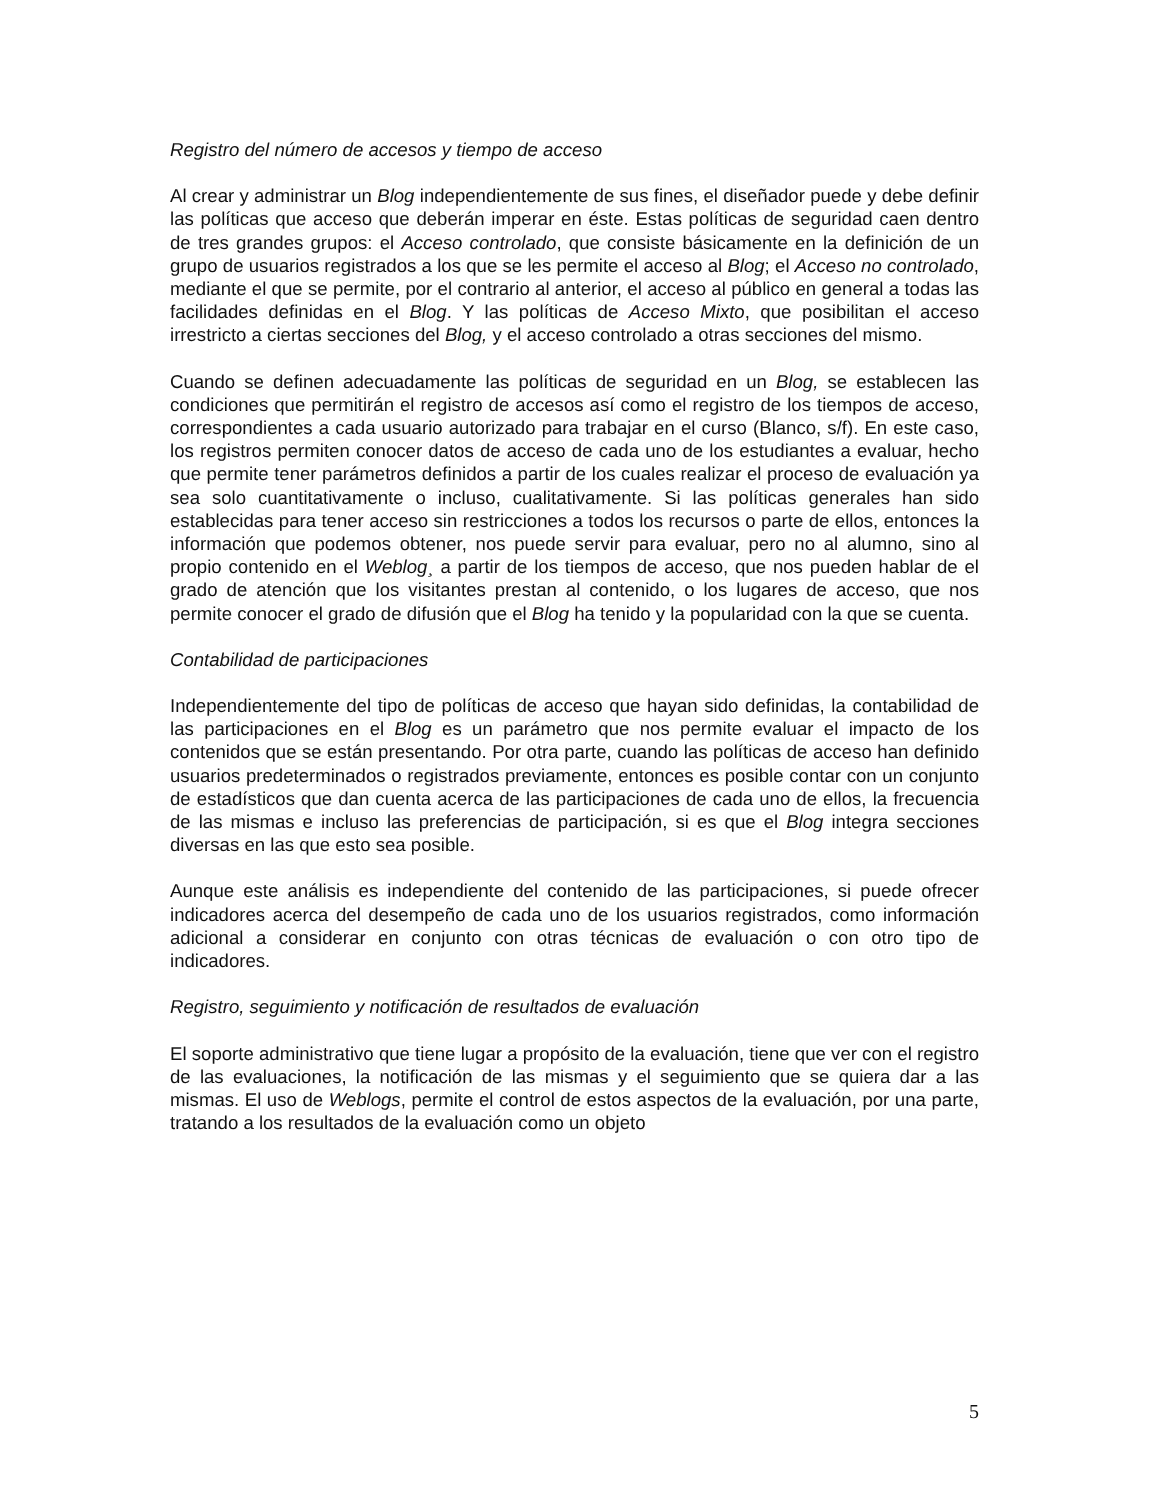Registro del número de accesos y tiempo de acceso
Al crear y administrar un Blog independientemente de sus fines, el diseñador puede y debe definir las políticas que acceso que deberán imperar en éste. Estas políticas de seguridad caen dentro de tres grandes grupos: el Acceso controlado, que consiste básicamente en la definición de un grupo de usuarios registrados a los que se les permite el acceso al Blog; el Acceso no controlado, mediante el que se permite, por el contrario al anterior, el acceso al público en general a todas las facilidades definidas en el Blog. Y las políticas de Acceso Mixto, que posibilitan el acceso irrestricto a ciertas secciones del Blog, y el acceso controlado a otras secciones del mismo.
Cuando se definen adecuadamente las políticas de seguridad en un Blog, se establecen las condiciones que permitirán el registro de accesos así como el registro de los tiempos de acceso, correspondientes a cada usuario autorizado para trabajar en el curso (Blanco, s/f). En este caso, los registros permiten conocer datos de acceso de cada uno de los estudiantes a evaluar, hecho que permite tener parámetros definidos a partir de los cuales realizar el proceso de evaluación ya sea solo cuantitativamente o incluso, cualitativamente. Si las políticas generales han sido establecidas para tener acceso sin restricciones a todos los recursos o parte de ellos, entonces la información que podemos obtener, nos puede servir para evaluar, pero no al alumno, sino al propio contenido en el Weblog¸ a partir de los tiempos de acceso, que nos pueden hablar de el grado de atención que los visitantes prestan al contenido, o los lugares de acceso, que nos permite conocer el grado de difusión que el Blog ha tenido y la popularidad con la que se cuenta.
Contabilidad de participaciones
Independientemente del tipo de políticas de acceso que hayan sido definidas, la contabilidad de las participaciones en el Blog es un parámetro que nos permite evaluar el impacto de los contenidos que se están presentando. Por otra parte, cuando las políticas de acceso han definido usuarios predeterminados o registrados previamente, entonces es posible contar con un conjunto de estadísticos que dan cuenta acerca de las participaciones de cada uno de ellos, la frecuencia de las mismas e incluso las preferencias de participación, si es que el Blog integra secciones diversas en las que esto sea posible.
Aunque este análisis es independiente del contenido de las participaciones, si puede ofrecer indicadores acerca del desempeño de cada uno de los usuarios registrados, como información adicional a considerar en conjunto con otras técnicas de evaluación o con otro tipo de indicadores.
Registro, seguimiento y notificación de resultados de evaluación
El soporte administrativo que tiene lugar a propósito de la evaluación, tiene que ver con el registro de las evaluaciones, la notificación de las mismas y el seguimiento que se quiera dar a las mismas. El uso de Weblogs, permite el control de estos aspectos de la evaluación, por una parte, tratando a los resultados de la evaluación como un objeto
5